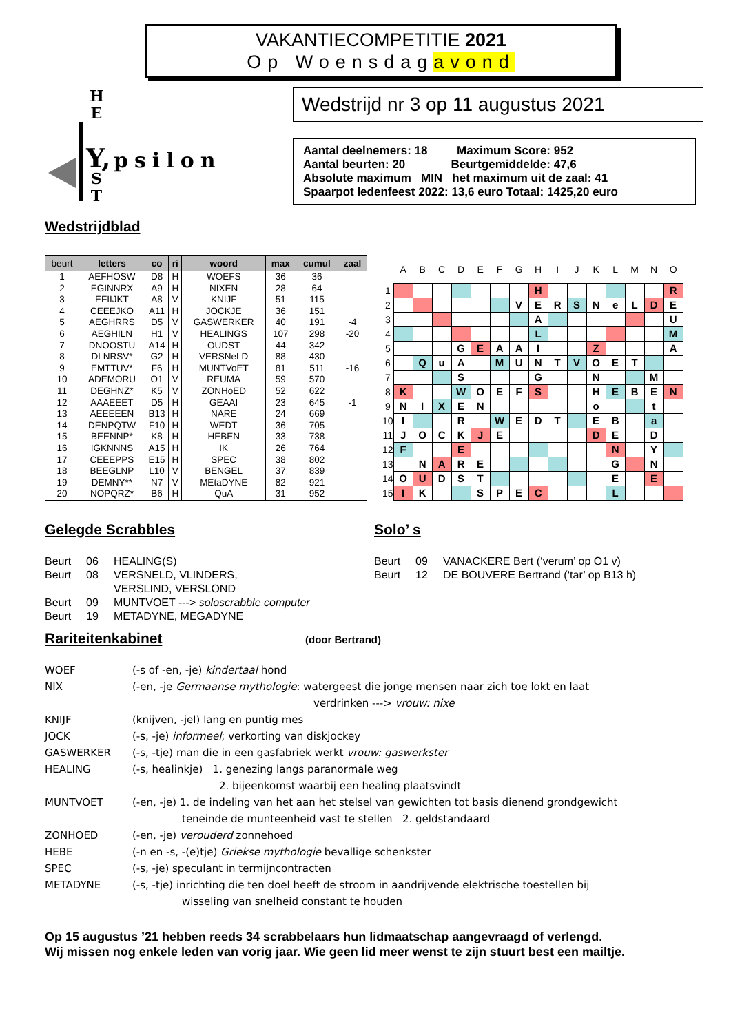VAKANTIECOMPETITIE 2021
Op Woensdagavond
H
E
Y, psilon
S
T
Wedstrijd nr 3 op 11 augustus 2021
Aantal deelnemers: 18 Maximum Score: 952
Aantal beurten: 20 Beurtgemiddelde: 47,6
Absolute maximum MIN het maximum uit de zaal: 41
Spaarpot ledenfeest 2022: 13,6 euro Totaal: 1425,20 euro
Wedstrijdblad
| beurt | letters | co | ri | woord | max | cumul | zaal |
| --- | --- | --- | --- | --- | --- | --- | --- |
| 1 | AEFHOSW | D8 | H | WOEFS | 36 | 36 | |
| 2 | EGINNRX | A9 | H | NIXEN | 28 | 64 | |
| 3 | EFIIJKT | A8 | V | KNIJF | 51 | 115 | |
| 4 | CEEEJKO | A11 | H | JOCKJE | 36 | 151 | |
| 5 | AEGHRRS | D5 | V | GASWERKER | 40 | 191 | -4 |
| 6 | AEGHILN | H1 | V | HEALINGS | 107 | 298 | -20 |
| 7 | DNOOSTU | A14 | H | OUDST | 44 | 342 | |
| 8 | DLNRSV* | G2 | H | VERSNeLD | 88 | 430 | |
| 9 | EMTTUV* | F6 | H | MUNTVoET | 81 | 511 | -16 |
| 10 | ADEMORU | O1 | V | REUMA | 59 | 570 | |
| 11 | DEGHNZ* | K5 | V | ZONHoED | 52 | 622 | |
| 12 | AAAEEET | D5 | H | GEAAI | 23 | 645 | -1 |
| 13 | AEEEEEN | B13 | H | NARE | 24 | 669 | |
| 14 | DENPQTW | F10 | H | WEDT | 36 | 705 | |
| 15 | BEENNP* | K8 | H | HEBEN | 33 | 738 | |
| 16 | IGKNNNS | A15 | H | IK | 26 | 764 | |
| 17 | CEEEPPS | E15 | H | SPEC | 38 | 802 | |
| 18 | BEEGLNP | L10 | V | BENGEL | 37 | 839 | |
| 19 | DEMNY** | N7 | V | MEtaDYNE | 82 | 921 | |
| 20 | NOPQRZ* | B6 | H | QuA | 31 | 952 | |
| | A | B | C | D | E | F | G | H | I | J | K | L | M | N | O |
| --- | --- | --- | --- | --- | --- | --- | --- | --- | --- | --- | --- | --- | --- | --- | --- |
| 1 | | | | | | | | H | | | | | | | R |
| 2 | | | | | | | V | E | R | S | N | e | L | D | E |
| 3 | | | | | | | | A | | | | | | | U |
| 4 | | | | | | | | L | | | | | | | M |
| 5 | | | | G | E | A | A | I | | | Z | | | | A |
| 6 | | Q | u | A | | M | U | N | T | V | O | E | T | | |
| 7 | | | | S | | | | G | | | N | | | M | |
| 8 | K | | | W | O | E | F | S | | | H | E | B | E | N |
| 9 | N | I | X | E | N | | | | | | o | | | t | |
| 10 | I | | | R | | W | E | D | T | | E | B | | a | |
| 11 | J | O | C | K | J | E | | | | | D | E | | D | |
| 12 | F | | | E | | | | | | | | N | | Y | |
| 13 | | N | A | R | E | | | | | | | G | | N | |
| 14 | O | U | D | S | T | | | | | | | E | | E | |
| 15 | I | K | | | S | P | E | C | | | | L | | | |
Gelegde Scrabbles
Beurt 06 HEALING(S)
Beurt 08 VERSNELD, VLINDERS,
VERSLIND, VERSLOND
Beurt 09 MUNTVOET ---> soloscrabble computer
Beurt 19 METADYNE, MEGADYNE
Solo’ s
Beurt 09 VANACKERE Bert (‘verum’ op O1 v)
Beurt 12 DE BOUVERE Bertrand (‘tar’ op B13 h)
Rariteitenkabinet
(door Bertrand)
WOEF (-s of -en, -je) kindertaal hond
NIX (-en, -je Germaanse mythologie: watergeest die jonge mensen naar zich toe lokt en laat
verdrinken ---> vrouw: nixe
KNIJF (knijven, -jel) lang en puntig mes
JOCK (-s, -je) informeel; verkorting van diskjockey
GASWERKER (-s, -tje) man die in een gasfabriek werkt vrouw: gaswerkster
HEALING (-s, healinkje) 1. genezing langs paranormale weg
2. bijeenkomst waarbij een healing plaatsvindt
MUNTVOET (-en, -je) 1. de indeling van het aan het stelsel van gewichten tot basis dienend grondgewicht
teneinde de munteenheid vast te stellen 2. geldstandaard
ZONHOED (-en, -je) verouderd zonnehoed
HEBE (-n en -s, -(e)tje) Griekse mythologie bevallige schenkster
SPEC (-s, -je) speculant in termijncontracten
METADYNE (-s, -tje) inrichting die ten doel heeft de stroom in aandrijvende elektrische toestellen bij
wisseling van snelheid constant te houden
Op 15 augustus ’21 hebben reeds 34 scrabbelaars hun lidmaatschap aangevraagd of verlengd.
Wij missen nog enkele leden van vorig jaar. Wie geen lid meer wenst te zijn stuurt best een mailtje.